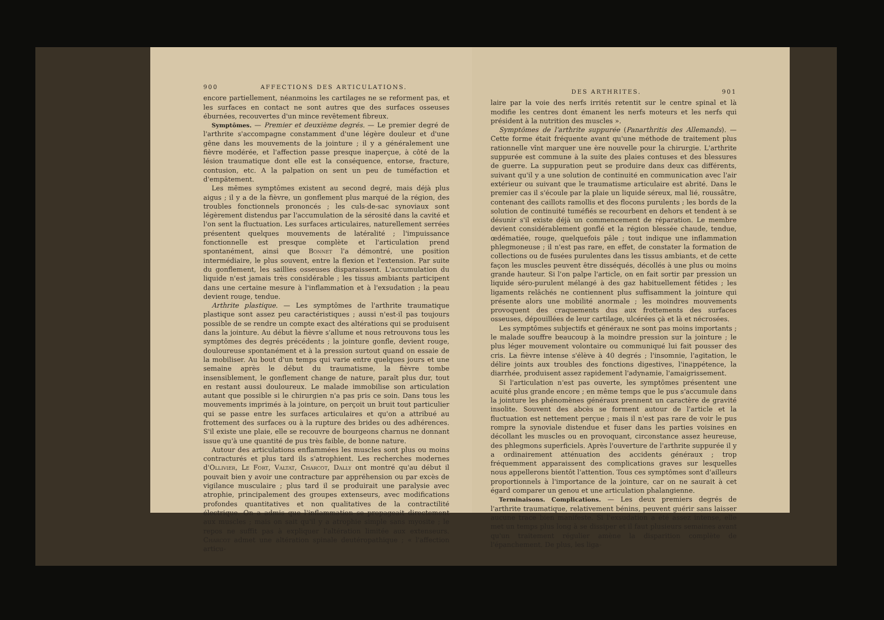900 AFFECTIONS DES ARTICULATIONS.
encore partiellement, néanmoins les cartilages ne se reforment pas, et les surfaces en contact ne sont autres que des surfaces osseuses éburnées, recouvertes d'un mince revêtement fibreux.
Symptômes. — Premier et deuxième degrés. — Le premier degré de l'arthrite s'accompagne constamment d'une légère douleur et d'une gêne dans les mouvements de la jointure ; il y a généralement une fièvre modérée, et l'affection passe presque inaperçue, à côté de la lésion traumatique dont elle est la conséquence, entorse, fracture, contusion, etc. A la palpation on sent un peu de tuméfaction et d'empâtement.
Les mêmes symptômes existent au second degré, mais déjà plus aigus ; il y a de la fièvre, un gonflement plus marqué de la région, des troubles fonctionnels prononcés ; les culs-de-sac synoviaux sont légèrement distendus par l'accumulation de la sérosité dans la cavité et l'on sent la fluctuation. Les surfaces articulaires, naturellement serrées présentent quelques mouvements de latéralité ; l'impuissance fonctionnelle est presque complète et l'articulation prend spontanément, ainsi que Bonnet l'a démontré, une position intermédiaire, le plus souvent, entre la flexion et l'extension. Par suite du gonflement, les saillies osseuses disparaissent. L'accumulation du liquide n'est jamais très considérable ; les tissus ambiants participent dans une certaine mesure à l'inflammation et à l'exsudation ; la peau devient rouge, tendue.
Arthrite plastique. — Les symptômes de l'arthrite traumatique plastique sont assez peu caractéristiques ; aussi n'est-il pas toujours possible de se rendre un compte exact des altérations qui se produisent dans la jointure. Au début la fièvre s'allume et nous retrouvons tous les symptômes des degrés précédents ; la jointure gonfle, devient rouge, douloureuse spontanément et à la pression surtout quand on essaie de la mobiliser. Au bout d'un temps qui varie entre quelques jours et une semaine après le début du traumatisme, la fièvre tombe insensiblement, le gonflement change de nature, paraît plus dur, tout en restant aussi douloureux. Le malade immobilise son articulation autant que possible si le chirurgien n'a pas pris ce soin. Dans tous les mouvements imprimés à la jointure, on perçoit un bruit tout particulier qui se passe entre les surfaces articulaires et qu'on a attribué au frottement des surfaces ou à la rupture des brides ou des adhérences. S'il existe une plaie, elle se recouvre de bourgeons charnus ne donnant issue qu'à une quantité de pus très faible, de bonne nature.
Autour des articulations enflammées les muscles sont plus ou moins contracturés et plus tard ils s'atrophient. Les recherches modernes d'Ollivier, Le Fort, Valtat, Charcot, Dally ont montré qu'au début il pouvait bien y avoir une contracture par appréhension ou par excès de vigilance musculaire ; plus tard il se produirait une paralysie avec atrophie, principalement des groupes extenseurs, avec modifications profondes quantitatives et non qualitatives de la contractilité électrique. On a admis que l'inflammation se propageait directement aux muscles ; mais on sait qu'il y a atrophie simple sans myosite ; le repos ne suffit pas à expliquer l'altération limitée aux extenseurs. Charcot admet une altération spinale deutéropathique ; « l'affection articu-
DES ARTHRITES. 901
laire par la voie des nerfs irrités retentit sur le centre spinal et là modifie les centres dont émanent les nerfs moteurs et les nerfs qui président à la nutrition des muscles ».
Symptômes de l'arthrite suppurée (Panarthritis des Allemands). — Cette forme était fréquente avant qu'une méthode de traitement plus rationnelle vînt marquer une ère nouvelle pour la chirurgie. L'arthrite suppurée est commune à la suite des plaies contuses et des blessures de guerre. La suppuration peut se produire dans deux cas différents, suivant qu'il y a une solution de continuité en communication avec l'air extérieur ou suivant que le traumatisme articulaire est abrité. Dans le premier cas il s'écoule par la plaie un liquide séreux, mal lié, roussâtre, contenant des caillots ramollis et des flocons purulents ; les bords de la solution de continuité tuméfiés se recourbent en dehors et tendent à se désunir s'il existe déjà un commencement de réparation. Le membre devient considérablement gonflé et la région blessée chaude, tendue, œdématiée, rouge, quelquefois pâle ; tout indique une inflammation phlegmoneuse ; il n'est pas rare, en effet, de constater la formation de collections ou de fusées purulentes dans les tissus ambiants, et de cette façon les muscles peuvent être disséqués, décollés à une plus ou moins grande hauteur. Si l'on palpe l'article, on en fait sortir par pression un liquide séro-purulent mélangé à des gaz habituellement fétides ; les ligaments relâchés ne contiennent plus suffisamment la jointure qui présente alors une mobilité anormale ; les moindres mouvements provoquent des craquements dus aux frottements des surfaces osseuses, dépouillées de leur cartilage, ulcérées çà et là et nécrosées.
Les symptômes subjectifs et généraux ne sont pas moins importants ; le malade souffre beaucoup à la moindre pression sur la jointure ; le plus léger mouvement volontaire ou communiqué lui fait pousser des cris. La fièvre intense s'élève à 40 degrés ; l'insomnie, l'agitation, le délire joints aux troubles des fonctions digestives, l'inappétence, la diarrhée, produisent assez rapidement l'adynamie, l'amaigrissement.
Si l'articulation n'est pas ouverte, les symptômes présentent une acuité plus grande encore ; en même temps que le pus s'accumule dans la jointure les phénomènes généraux prennent un caractère de gravité insolite. Souvent des abcès se forment autour de l'article et la fluctuation est nettement perçue ; mais il n'est pas rare de voir le pus rompre la synoviale distendue et fuser dans les parties voisines en décollant les muscles ou en provoquant, circonstance assez heureuse, des phlegmons superficiels. Après l'ouverture de l'arthrite suppurée il y a ordinairement atténuation des accidents généraux ; trop fréquemment apparaissent des complications graves sur lesquelles nous appellerons bientôt l'attention. Tous ces symptômes sont d'ailleurs proportionnels à l'importance de la jointure, car on ne saurait à cet égard comparer un genou et une articulation phalangienne.
Terminaisons. Complications. — Les deux premiers degrés de l'arthrite traumatique, relativement bénins, peuvent guérir sans laisser aucune trace bien manifeste. Si l'exsudation a été assez intense, elle met un temps plus long à se dissiper et il faut plusieurs semaines avant qu'un traitement régulier amène la disparition complète de l'épanchement. De plus, les liga-